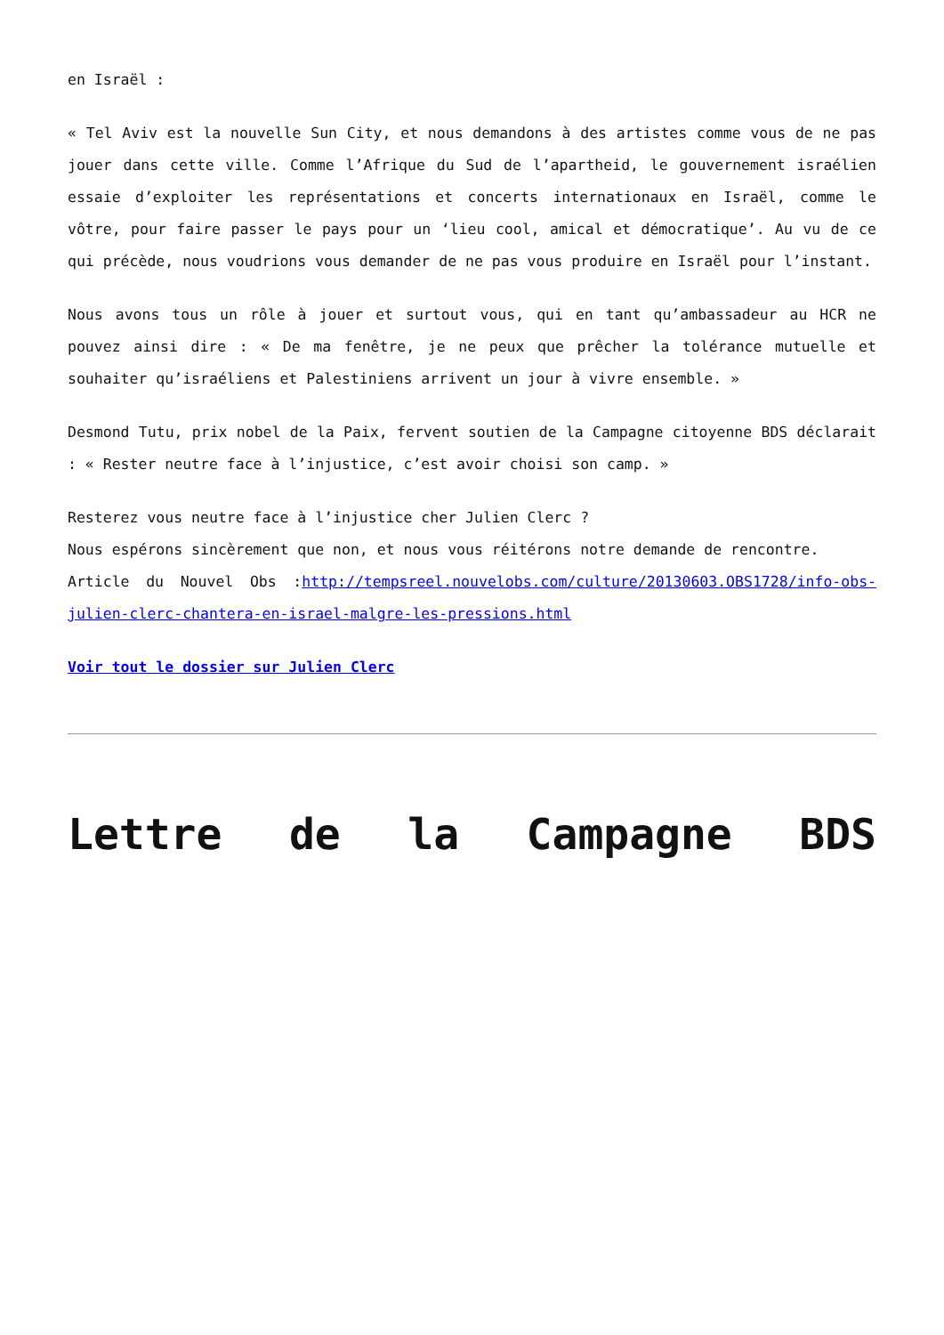en Israël :
« Tel Aviv est la nouvelle Sun City, et nous demandons à des artistes comme vous de ne pas jouer dans cette ville. Comme l’Afrique du Sud de l’apartheid, le gouvernement israélien essaie d’exploiter les représentations et concerts internationaux en Israël, comme le vôtre, pour faire passer le pays pour un ‘lieu cool, amical et démocratique’. Au vu de ce qui précède, nous voudrions vous demander de ne pas vous produire en Israël pour l’instant.
Nous avons tous un rôle à jouer et surtout vous, qui en tant qu’ambassadeur au HCR ne pouvez ainsi dire : « De ma fenêtre, je ne peux que prêcher la tolérance mutuelle et souhaiter qu’israéliens et Palestiniens arrivent un jour à vivre ensemble. »
Desmond Tutu, prix nobel de la Paix, fervent soutien de la Campagne citoyenne BDS déclarait : « Rester neutre face à l’injustice, c’est avoir choisi son camp. »
Resterez vous neutre face à l’injustice cher Julien Clerc ?
Nous espérons sincèrement que non, et nous vous réitérons notre demande de rencontre.
Article du Nouvel Obs :http://tempsreel.nouvelobs.com/culture/20130603.OBS1728/info-obs-julien-clerc-chantera-en-israel-malgre-les-pressions.html
Voir tout le dossier sur Julien Clerc
Lettre de la Campagne BDS